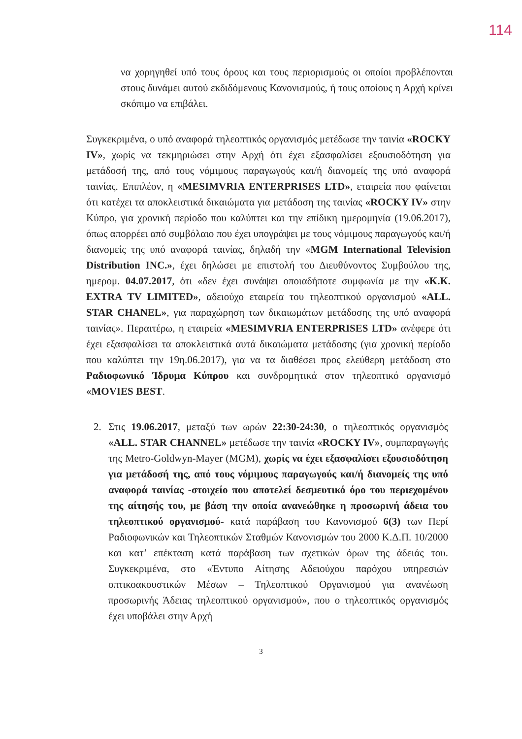114
να χορηγηθεί υπό τους όρους και τους περιορισμούς οι οποίοι προβλέπονται στους δυνάμει αυτού εκδιδόμενους Κανονισμούς, ή τους οποίους η Αρχή κρίνει σκόπιμο να επιβάλει.
Συγκεκριμένα, ο υπό αναφορά τηλεοπτικός οργανισμός μετέδωσε την ταινία «ROCKY IV», χωρίς να τεκμηριώσει στην Αρχή ότι έχει εξασφαλίσει εξουσιοδότηση για μετάδοσή της, από τους νόμιμους παραγωγούς και/ή διανομείς της υπό αναφορά ταινίας. Επιπλέον, η «MESIMVRIA ENTERPRISES LTD», εταιρεία που φαίνεται ότι κατέχει τα αποκλειστικά δικαιώματα για μετάδοση της ταινίας «ROCKY IV» στην Κύπρο, για χρονική περίοδο που καλύπτει και την επίδικη ημερομηνία (19.06.2017), όπως απορρέει από συμβόλαιο που έχει υπογράψει με τους νόμιμους παραγωγούς και/ή διανομείς της υπό αναφορά ταινίας, δηλαδή την «MGM International Television Distribution INC.», έχει δηλώσει με επιστολή του Διευθύνοντος Συμβούλου της, ημερομ. 04.07.2017, ότι «δεν έχει συνάψει οποιαδήποτε συμφωνία με την «K.K. EXTRA TV LIMITED», αδειούχο εταιρεία του τηλεοπτικού οργανισμού «ALL. STAR CHANEL», για παραχώρηση των δικαιωμάτων μετάδοσης της υπό αναφορά ταινίας». Περαιτέρω, η εταιρεία «MESIMVRIA ENTERPRISES LTD» ανέφερε ότι έχει εξασφαλίσει τα αποκλειστικά αυτά δικαιώματα μετάδοσης (για χρονική περίοδο που καλύπτει την 19η.06.2017), για να τα διαθέσει προς ελεύθερη μετάδοση στο Ραδιοφωνικό Ίδρυμα Κύπρου και συνδρομητικά στον τηλεοπτικό οργανισμό «MOVIES BEST.
2. Στις 19.06.2017, μεταξύ των ωρών 22:30-24:30, ο τηλεοπτικός οργανισμός «ALL. STAR CHANNEL» μετέδωσε την ταινία «ROCKY IV», συμπαραγωγής της Metro-Goldwyn-Mayer (MGM), χωρίς να έχει εξασφαλίσει εξουσιοδότηση για μετάδοσή της, από τους νόμιμους παραγωγούς και/ή διανομείς της υπό αναφορά ταινίας -στοιχείο που αποτελεί δεσμευτικό όρο του περιεχομένου της αίτησής του, με βάση την οποία ανανεώθηκε η προσωρινή άδεια του τηλεοπτικού οργανισμού- κατά παράβαση του Κανονισμού 6(3) των Περί Ραδιοφωνικών και Τηλεοπτικών Σταθμών Κανονισμών του 2000 Κ.Δ.Π. 10/2000 και κατ’ επέκταση κατά παράβαση των σχετικών όρων της άδειάς του. Συγκεκριμένα, στο «Έντυπο Αίτησης Αδειούχου παρόχου υπηρεσιών οπτικοακουστικών Μέσων – Τηλεοπτικού Οργανισμού για ανανέωση προσωρινής Άδειας τηλεοπτικού οργανισμού», που ο τηλεοπτικός οργανισμός έχει υποβάλει στην Αρχή
3